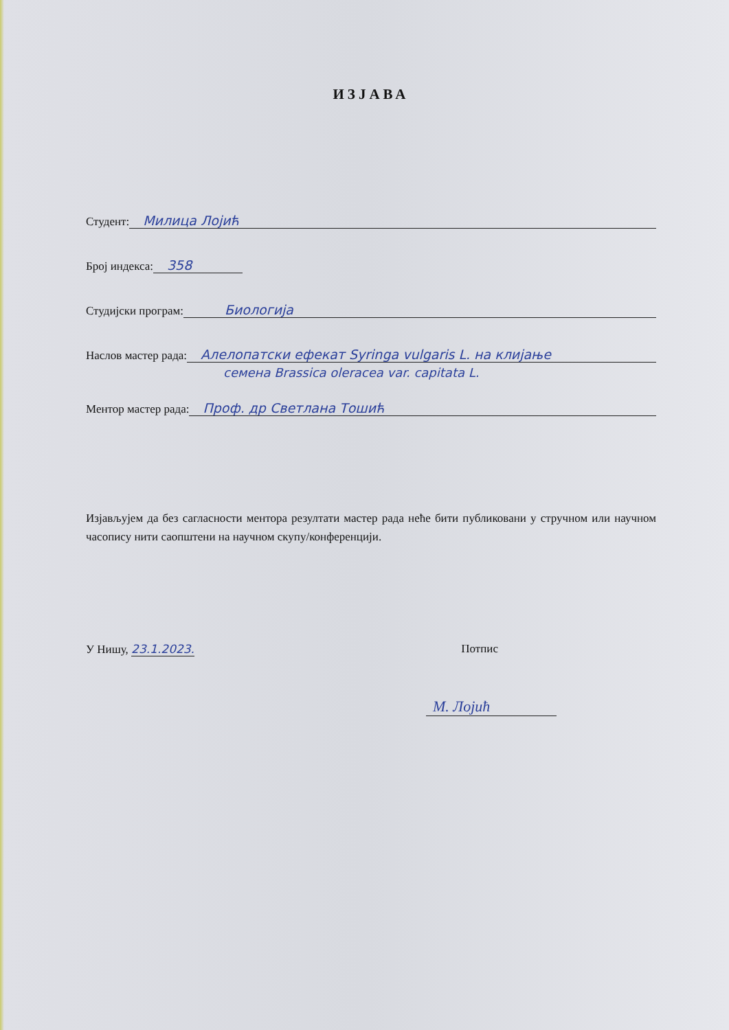ИЗЈАВА
Студент: Милица Лојић
Број индекса: 358
Студијски програм: Биологија
Наслов мастер рада: Алелопатски ефекат Syringa vulgaris L. на клијање
семена Brassica oleracea var. capitata L.
Ментор мастер рада: Проф. др Светлана Тошић
Изјављујем да без сагласности ментора резултати мастер рада неће бити публиковани у стручном или научном часопису нити саопштени на научном скупу/конференцији.
У Нишу, 23.1.2023. Потпис
М. Лојић